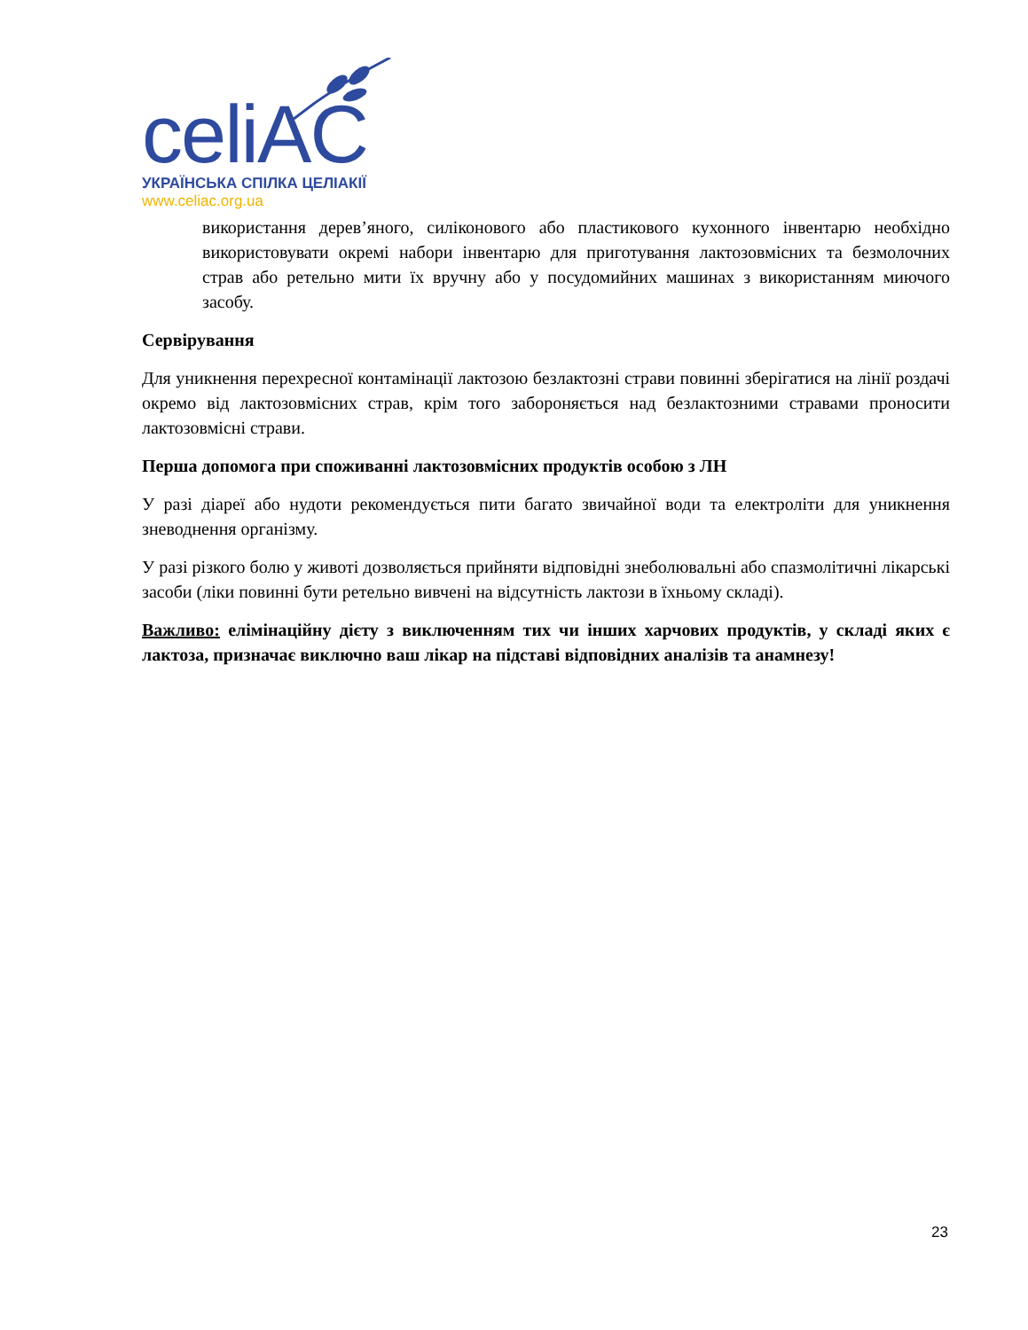celiAC
УКРАЇНСЬКА СПІЛКА ЦЕЛІАКІЇ
www.celiac.org.ua
використання дерев’яного, силіконового або пластикового кухонного інвентарю необхідно використовувати окремі набори інвентарю для приготування лактозовмісних та безмолочних страв або ретельно мити їх вручну або у посудомийних машинах з використанням миючого засобу.
Сервірування
Для уникнення перехресної контамінації лактозою безлактозні страви повинні зберігатися на лінії роздачі окремо від лактозовмісних страв, крім того забороняється над безлактозними стравами проносити лактозовмісні страви.
Перша допомога при споживанні лактозовмісних продуктів особою з ЛН
У разі діареї або нудоти рекомендується пити багато звичайної води та електроліти для уникнення зневоднення організму.
У разі різкого болю у животі дозволяється прийняти відповідні знеболювальні або спазмолітичні лікарські засоби (ліки повинні бути ретельно вивчені на відсутність лактози в їхньому складі).
Важливо: елімінаційну дієту з виключенням тих чи інших харчових продуктів, у складі яких є лактоза, призначає виключно ваш лікар на підставі відповідних аналізів та анамнезу!
23